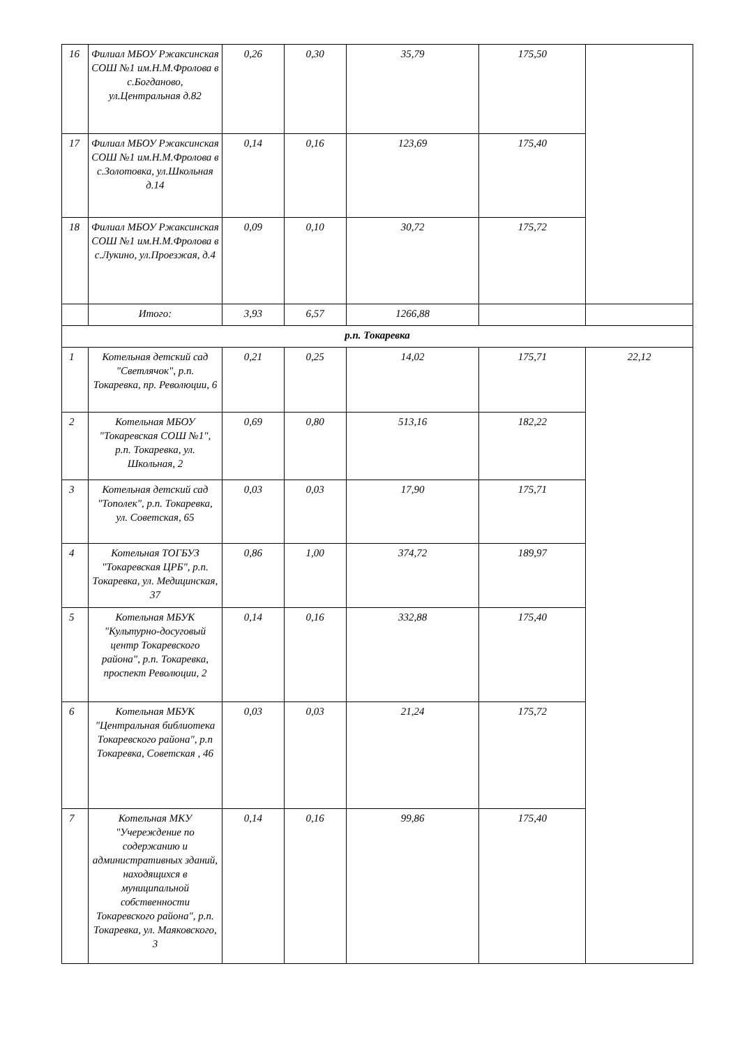| 16 | Филиал МБОУ Ржаксинская СОШ №1 им.Н.М.Фролова в с.Богданово, ул.Центральная д.82 | 0,26 | 0,30 | 35,79 | 175,50 | |
| 17 | Филиал МБОУ Ржаксинская СОШ №1 им.Н.М.Фролова в с.Золотовка, ул.Школьная д.14 | 0,14 | 0,16 | 123,69 | 175,40 | |
| 18 | Филиал МБОУ Ржаксинская СОШ №1 им.Н.М.Фролова в с.Лукино, ул.Проезжая, д.4 | 0,09 | 0,10 | 30,72 | 175,72 | |
| | Итого: | 3,93 | 6,57 | 1266,88 | | |
| р.п. Токаревка | | | | | | |
| 1 | Котельная детский сад "Светлячок", р.п. Токаревка, пр. Революции, 6 | 0,21 | 0,25 | 14,02 | 175,71 | 22,12 |
| 2 | Котельная МБОУ "Токаревская СОШ №1", р.п. Токаревка, ул. Школьная, 2 | 0,69 | 0,80 | 513,16 | 182,22 | |
| 3 | Котельная детский сад "Тополек", р.п. Токаревка, ул. Советская, 65 | 0,03 | 0,03 | 17,90 | 175,71 | |
| 4 | Котельная ТОГБУЗ "Токаревская ЦРБ", р.п. Токаревка, ул. Медицинская, 37 | 0,86 | 1,00 | 374,72 | 189,97 | |
| 5 | Котельная МБУК "Культурно-досуговый центр Токаревского района", р.п. Токаревка, проспект Революции, 2 | 0,14 | 0,16 | 332,88 | 175,40 | |
| 6 | Котельная МБУК "Центральная библиотека Токаревского района", р.п Токаревка, Советская , 46 | 0,03 | 0,03 | 21,24 | 175,72 | |
| 7 | Котельная МКУ "Учереждение по содержанию и административных зданий, находящихся в муниципальной собственности Токаревского района", р.п. Токаревка, ул. Маяковского, 3 | 0,14 | 0,16 | 99,86 | 175,40 | |